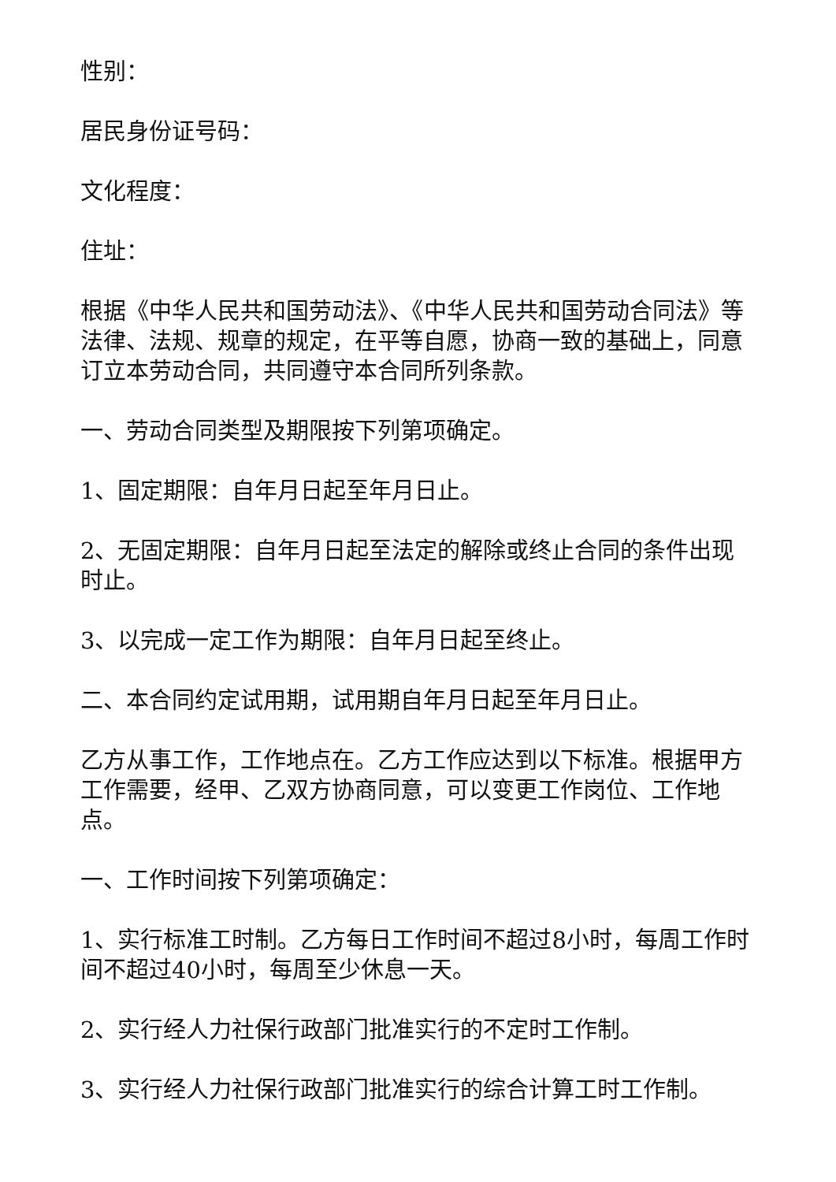性别：
居民身份证号码：
文化程度：
住址：
根据《中华人民共和国劳动法》、《中华人民共和国劳动合同法》等法律、法规、规章的规定，在平等自愿，协商一致的基础上，同意订立本劳动合同，共同遵守本合同所列条款。
一、劳动合同类型及期限按下列第项确定。
1、固定期限：自年月日起至年月日止。
2、无固定期限：自年月日起至法定的解除或终止合同的条件出现时止。
3、以完成一定工作为期限：自年月日起至终止。
二、本合同约定试用期，试用期自年月日起至年月日止。
乙方从事工作，工作地点在。乙方工作应达到以下标准。根据甲方工作需要，经甲、乙双方协商同意，可以变更工作岗位、工作地点。
一、工作时间按下列第项确定：
1、实行标准工时制。乙方每日工作时间不超过8小时，每周工作时间不超过40小时，每周至少休息一天。
2、实行经人力社保行政部门批准实行的不定时工作制。
3、实行经人力社保行政部门批准实行的综合计算工时工作制。